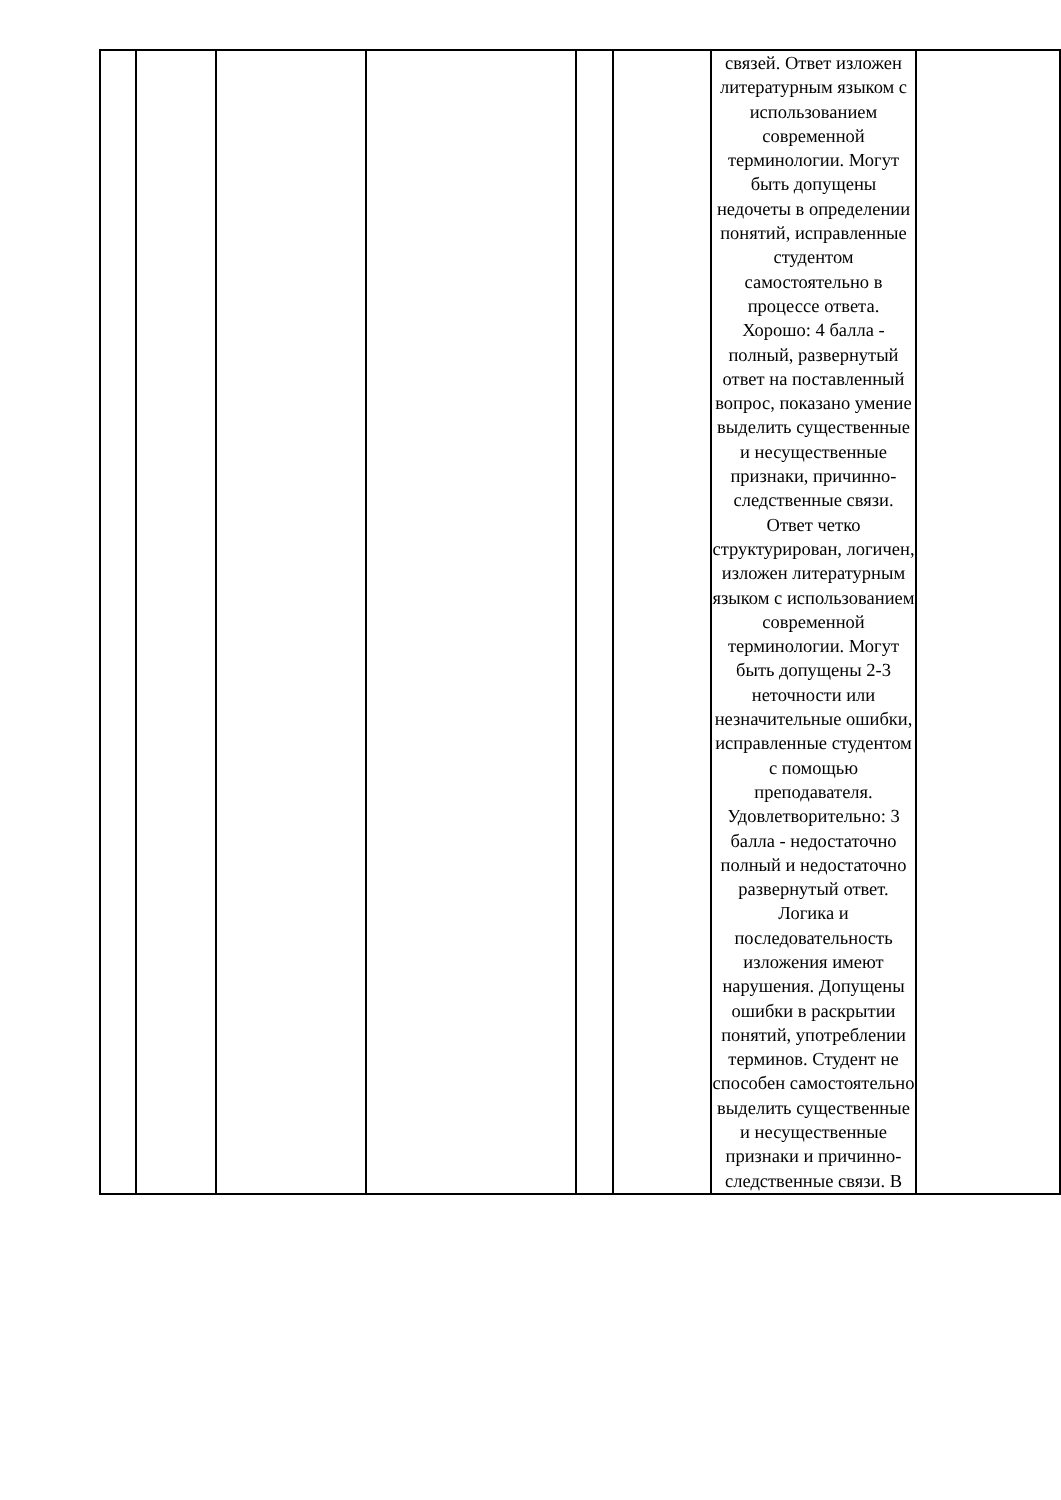| | | | | | | связей. Ответ изложен литературным языком с использованием современной терминологии. Могут быть допущены недочеты в определении понятий, исправленные студентом самостоятельно в процессе ответа. Хорошо: 4 балла - полный, развернутый ответ на поставленный вопрос, показано умение выделить существенные и несущественные признаки, причинно-следственные связи. Ответ четко структурирован, логичен, изложен литературным языком с использованием современной терминологии. Могут быть допущены 2-3 неточности или незначительные ошибки, исправленные студентом с помощью преподавателя. Удовлетворительно: 3 балла - недостаточно полный и недостаточно развернутый ответ. Логика и последовательность изложения имеют нарушения. Допущены ошибки в раскрытии понятий, употреблении терминов. Студент не способен самостоятельно выделить существенные и несущественные признаки и причинно-следственные связи. В | |